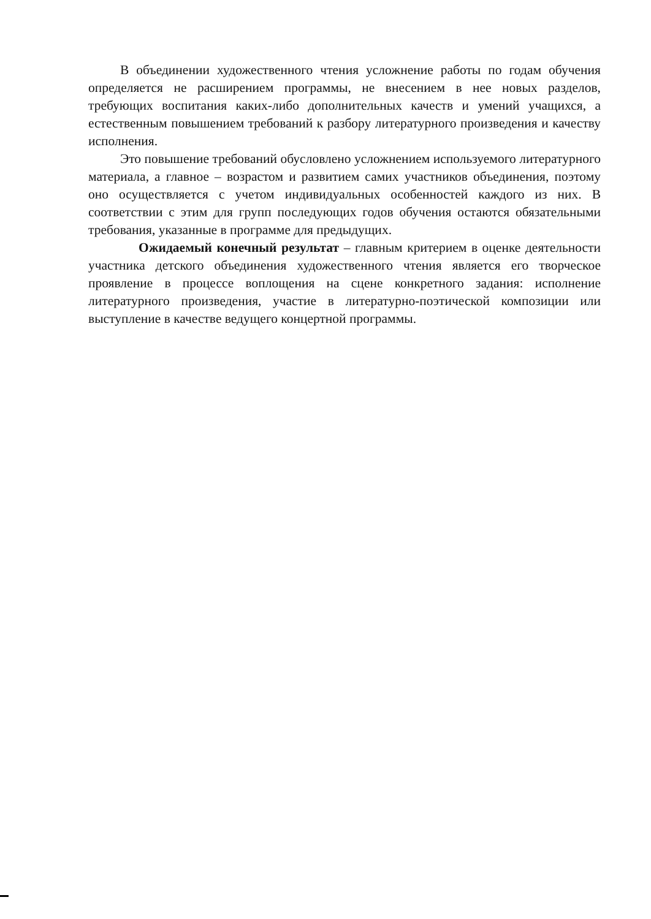В объединении художественного чтения усложнение работы по годам обучения определяется не расширением программы, не внесением в нее новых разделов, требующих воспитания каких-либо дополнительных качеств и умений учащихся, а естественным повышением требований к разбору литературного произведения и качеству исполнения.
Это повышение требований обусловлено усложнением используемого литературного материала, а главное – возрастом и развитием самих участников объединения, поэтому оно осуществляется с учетом индивидуальных особенностей каждого из них. В соответствии с этим для групп последующих годов обучения остаются обязательными требования, указанные в программе для предыдущих.
Ожидаемый конечный результат – главным критерием в оценке деятельности участника детского объединения художественного чтения является его творческое проявление в процессе воплощения на сцене конкретного задания: исполнение литературного произведения, участие в литературно-поэтической композиции или выступление в качестве ведущего концертной программы.